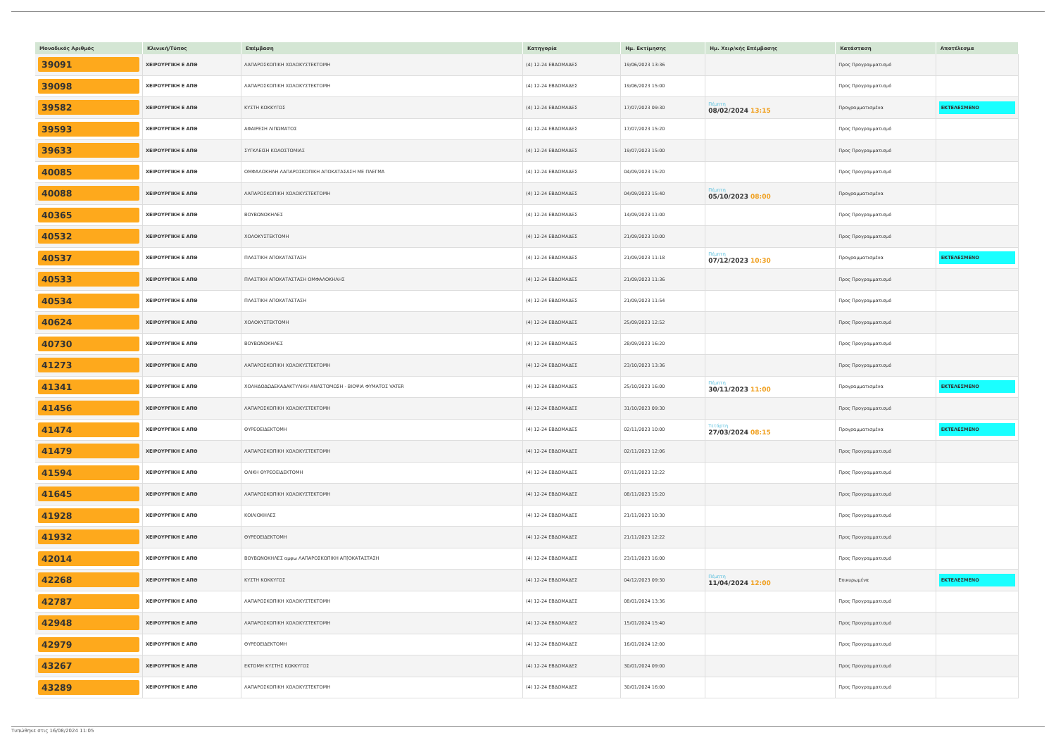| Μοναδικός Αριθμός | Κλινική/Τύπος | Επέμβαση | Κατηγορία | Ημ. Εκτίμησης | Ημ. Χειρ/κής Επέμβασης | Κατάσταση | Αποτέλεσμα |
| --- | --- | --- | --- | --- | --- | --- | --- |
| 39091 | ΧΕΙΡΟΥΡΓΙΚΗ Ε ΑΠΘ | ΛΑΠΑΡΟΣΚΟΠΙΚΗ ΧΟΛΟΚΥΣΤΕΚΤΟΜΗ | (4) 12-24 ΕΒΔΟΜΑΔΕΣ | 19/06/2023 13:36 | | Προς Προγραμματισμό | |
| 39098 | ΧΕΙΡΟΥΡΓΙΚΗ Ε ΑΠΘ | ΛΑΠΑΡΟΣΚΟΠΙΚΗ ΧΟΛΟΚΥΣΤΕΚΤΟΜΗ | (4) 12-24 ΕΒΔΟΜΑΔΕΣ | 19/06/2023 15:00 | | Προς Προγραμματισμό | |
| 39582 | ΧΕΙΡΟΥΡΓΙΚΗ Ε ΑΠΘ | ΚΥΣΤΗ ΚΟΚΚΥΓΟΣ | (4) 12-24 ΕΒΔΟΜΑΔΕΣ | 17/07/2023 09:30 | Πέμπτη 08/02/2024 13:15 | Προγραμματισμένα | ΕΚΤΕΛΕΣΜΕΝΟ |
| 39593 | ΧΕΙΡΟΥΡΓΙΚΗ Ε ΑΠΘ | ΑΦΑΙΡΕΣΗ ΛΙΠΩΜΑΤΟΣ | (4) 12-24 ΕΒΔΟΜΑΔΕΣ | 17/07/2023 15:20 | | Προς Προγραμματισμό | |
| 39633 | ΧΕΙΡΟΥΡΓΙΚΗ Ε ΑΠΘ | ΣΥΓΚΛΕΙΣΗ ΚΟΛΟΣΤΟΜΙΑΣ | (4) 12-24 ΕΒΔΟΜΑΔΕΣ | 19/07/2023 15:00 | | Προς Προγραμματισμό | |
| 40085 | ΧΕΙΡΟΥΡΓΙΚΗ Ε ΑΠΘ | ΟΜΦΑΛΟΚΗΛΗ ΛΑΠΑΡΟΣΚΟΠΙΚΗ ΑΠΟΚΑΤΑΣΑΣΗ ΜΕ ΠΛΕΓΜΑ | (4) 12-24 ΕΒΔΟΜΑΔΕΣ | 04/09/2023 15:20 | | Προς Προγραμματισμό | |
| 40088 | ΧΕΙΡΟΥΡΓΙΚΗ Ε ΑΠΘ | ΛΑΠΑΡΟΣΚΟΠΙΚΗ ΧΟΛΟΚΥΣΤΕΚΤΟΜΗ | (4) 12-24 ΕΒΔΟΜΑΔΕΣ | 04/09/2023 15:40 | Πέμπτη 05/10/2023 08:00 | Προγραμματισμένα | |
| 40365 | ΧΕΙΡΟΥΡΓΙΚΗ Ε ΑΠΘ | ΒΟΥΒΩΝΟΚΗΛΕΣ | (4) 12-24 ΕΒΔΟΜΑΔΕΣ | 14/09/2023 11:00 | | Προς Προγραμματισμό | |
| 40532 | ΧΕΙΡΟΥΡΓΙΚΗ Ε ΑΠΘ | ΧΟΛΟΚΥΣΤΕΚΤΟΜΗ | (4) 12-24 ΕΒΔΟΜΑΔΕΣ | 21/09/2023 10:00 | | Προς Προγραμματισμό | |
| 40537 | ΧΕΙΡΟΥΡΓΙΚΗ Ε ΑΠΘ | ΠΛΑΣΤΙΚΗ ΑΠΟΚΑΤΑΣΤΑΣΗ | (4) 12-24 ΕΒΔΟΜΑΔΕΣ | 21/09/2023 11:18 | Πέμπτη 07/12/2023 10:30 | Προγραμματισμένα | ΕΚΤΕΛΕΣΜΕΝΟ |
| 40533 | ΧΕΙΡΟΥΡΓΙΚΗ Ε ΑΠΘ | ΠΛΑΣΤΙΚΗ ΑΠΟΚΑΤΑΣΤΑΣΗ ΟΜΦΑΛΟΚΗΛΗΣ | (4) 12-24 ΕΒΔΟΜΑΔΕΣ | 21/09/2023 11:36 | | Προς Προγραμματισμό | |
| 40534 | ΧΕΙΡΟΥΡΓΙΚΗ Ε ΑΠΘ | ΠΛΑΣΤΙΚΗ ΑΠΟΚΑΤΑΣΤΑΣΗ | (4) 12-24 ΕΒΔΟΜΑΔΕΣ | 21/09/2023 11:54 | | Προς Προγραμματισμό | |
| 40624 | ΧΕΙΡΟΥΡΓΙΚΗ Ε ΑΠΘ | ΧΟΛΟΚΥΣΤΕΚΤΟΜΗ | (4) 12-24 ΕΒΔΟΜΑΔΕΣ | 25/09/2023 12:52 | | Προς Προγραμματισμό | |
| 40730 | ΧΕΙΡΟΥΡΓΙΚΗ Ε ΑΠΘ | ΒΟΥΒΩΝΟΚΗΛΕΣ | (4) 12-24 ΕΒΔΟΜΑΔΕΣ | 28/09/2023 16:20 | | Προς Προγραμματισμό | |
| 41273 | ΧΕΙΡΟΥΡΓΙΚΗ Ε ΑΠΘ | ΛΑΠΑΡΟΣΚΟΠΙΚΗ ΧΟΛΟΚΥΣΤΕΚΤΟΜΗ | (4) 12-24 ΕΒΔΟΜΑΔΕΣ | 23/10/2023 13:36 | | Προς Προγραμματισμό | |
| 41341 | ΧΕΙΡΟΥΡΓΙΚΗ Ε ΑΠΘ | ΧΟΛΗΔΟΔΩΔΕΚΑΔΑΚΤΥΛΙΚΗ ΑΝΑΣΤΟΜΩΣΗ - ΒΙΟΨΙΑ ΦΥΜΑΤΟΣ VATER | (4) 12-24 ΕΒΔΟΜΑΔΕΣ | 25/10/2023 16:00 | Πέμπτη 30/11/2023 11:00 | Προγραμματισμένα | ΕΚΤΕΛΕΣΜΕΝΟ |
| 41456 | ΧΕΙΡΟΥΡΓΙΚΗ Ε ΑΠΘ | ΛΑΠΑΡΟΣΚΟΠΙΚΗ ΧΟΛΟΚΥΣΤΕΚΤΟΜΗ | (4) 12-24 ΕΒΔΟΜΑΔΕΣ | 31/10/2023 09:30 | | Προς Προγραμματισμό | |
| 41474 | ΧΕΙΡΟΥΡΓΙΚΗ Ε ΑΠΘ | ΘΥΡΕΟΕΙΔΕΚΤΟΜΗ | (4) 12-24 ΕΒΔΟΜΑΔΕΣ | 02/11/2023 10:00 | Τετάρτη 27/03/2024 08:15 | Προγραμματισμένα | ΕΚΤΕΛΕΣΜΕΝΟ |
| 41479 | ΧΕΙΡΟΥΡΓΙΚΗ Ε ΑΠΘ | ΛΑΠΑΡΟΣΚΟΠΙΚΗ ΧΟΛΟΚΥΣΤΕΚΤΟΜΗ | (4) 12-24 ΕΒΔΟΜΑΔΕΣ | 02/11/2023 12:06 | | Προς Προγραμματισμό | |
| 41594 | ΧΕΙΡΟΥΡΓΙΚΗ Ε ΑΠΘ | ΟΛΙΚΗ ΘΥΡΕΟΕΙΔΕΚΤΟΜΗ | (4) 12-24 ΕΒΔΟΜΑΔΕΣ | 07/11/2023 12:22 | | Προς Προγραμματισμό | |
| 41645 | ΧΕΙΡΟΥΡΓΙΚΗ Ε ΑΠΘ | ΛΑΠΑΡΟΣΚΟΠΙΚΗ ΧΟΛΟΚΥΣΤΕΚΤΟΜΗ | (4) 12-24 ΕΒΔΟΜΑΔΕΣ | 08/11/2023 15:20 | | Προς Προγραμματισμό | |
| 41928 | ΧΕΙΡΟΥΡΓΙΚΗ Ε ΑΠΘ | ΚΟΙΛΙΟΚΗΛΕΣ | (4) 12-24 ΕΒΔΟΜΑΔΕΣ | 21/11/2023 10:30 | | Προς Προγραμματισμό | |
| 41932 | ΧΕΙΡΟΥΡΓΙΚΗ Ε ΑΠΘ | ΘΥΡΕΟΕΙΔΕΚΤΟΜΗ | (4) 12-24 ΕΒΔΟΜΑΔΕΣ | 21/11/2023 12:22 | | Προς Προγραμματισμό | |
| 42014 | ΧΕΙΡΟΥΡΓΙΚΗ Ε ΑΠΘ | ΒΟΥΒΩΝΟΚΗΛΕΣ αμφω ΛΑΠΑΡΟΣΚΟΠΙΚΗ ΑΠ[ΟΚΑΤΑΣΤΑΣΗ | (4) 12-24 ΕΒΔΟΜΑΔΕΣ | 23/11/2023 16:00 | | Προς Προγραμματισμό | |
| 42268 | ΧΕΙΡΟΥΡΓΙΚΗ Ε ΑΠΘ | ΚΥΣΤΗ ΚΟΚΚΥΓΟΣ | (4) 12-24 ΕΒΔΟΜΑΔΕΣ | 04/12/2023 09:30 | Πέμπτη 11/04/2024 12:00 | Επικυρωμένα | ΕΚΤΕΛΕΣΜΕΝΟ |
| 42787 | ΧΕΙΡΟΥΡΓΙΚΗ Ε ΑΠΘ | ΛΑΠΑΡΟΣΚΟΠΙΚΗ ΧΟΛΟΚΥΣΤΕΚΤΟΜΗ | (4) 12-24 ΕΒΔΟΜΑΔΕΣ | 08/01/2024 13:36 | | Προς Προγραμματισμό | |
| 42948 | ΧΕΙΡΟΥΡΓΙΚΗ Ε ΑΠΘ | ΛΑΠΑΡΟΣΚΟΠΙΚΗ ΧΟΛΟΚΥΣΤΕΚΤΟΜΗ | (4) 12-24 ΕΒΔΟΜΑΔΕΣ | 15/01/2024 15:40 | | Προς Προγραμματισμό | |
| 42979 | ΧΕΙΡΟΥΡΓΙΚΗ Ε ΑΠΘ | ΘΥΡΕΟΕΙΔΕΚΤΟΜΗ | (4) 12-24 ΕΒΔΟΜΑΔΕΣ | 16/01/2024 12:00 | | Προς Προγραμματισμό | |
| 43267 | ΧΕΙΡΟΥΡΓΙΚΗ Ε ΑΠΘ | ΕΚΤΟΜΗ ΚΥΣΤΗΣ ΚΟΚΚΥΓΟΣ | (4) 12-24 ΕΒΔΟΜΑΔΕΣ | 30/01/2024 09:00 | | Προς Προγραμματισμό | |
| 43289 | ΧΕΙΡΟΥΡΓΙΚΗ Ε ΑΠΘ | ΛΑΠΑΡΟΣΚΟΠΙΚΗ ΧΟΛΟΚΥΣΤΕΚΤΟΜΗ | (4) 12-24 ΕΒΔΟΜΑΔΕΣ | 30/01/2024 16:00 | | Προς Προγραμματισμό | |
Τυπώθηκε στις 16/08/2024 11:05